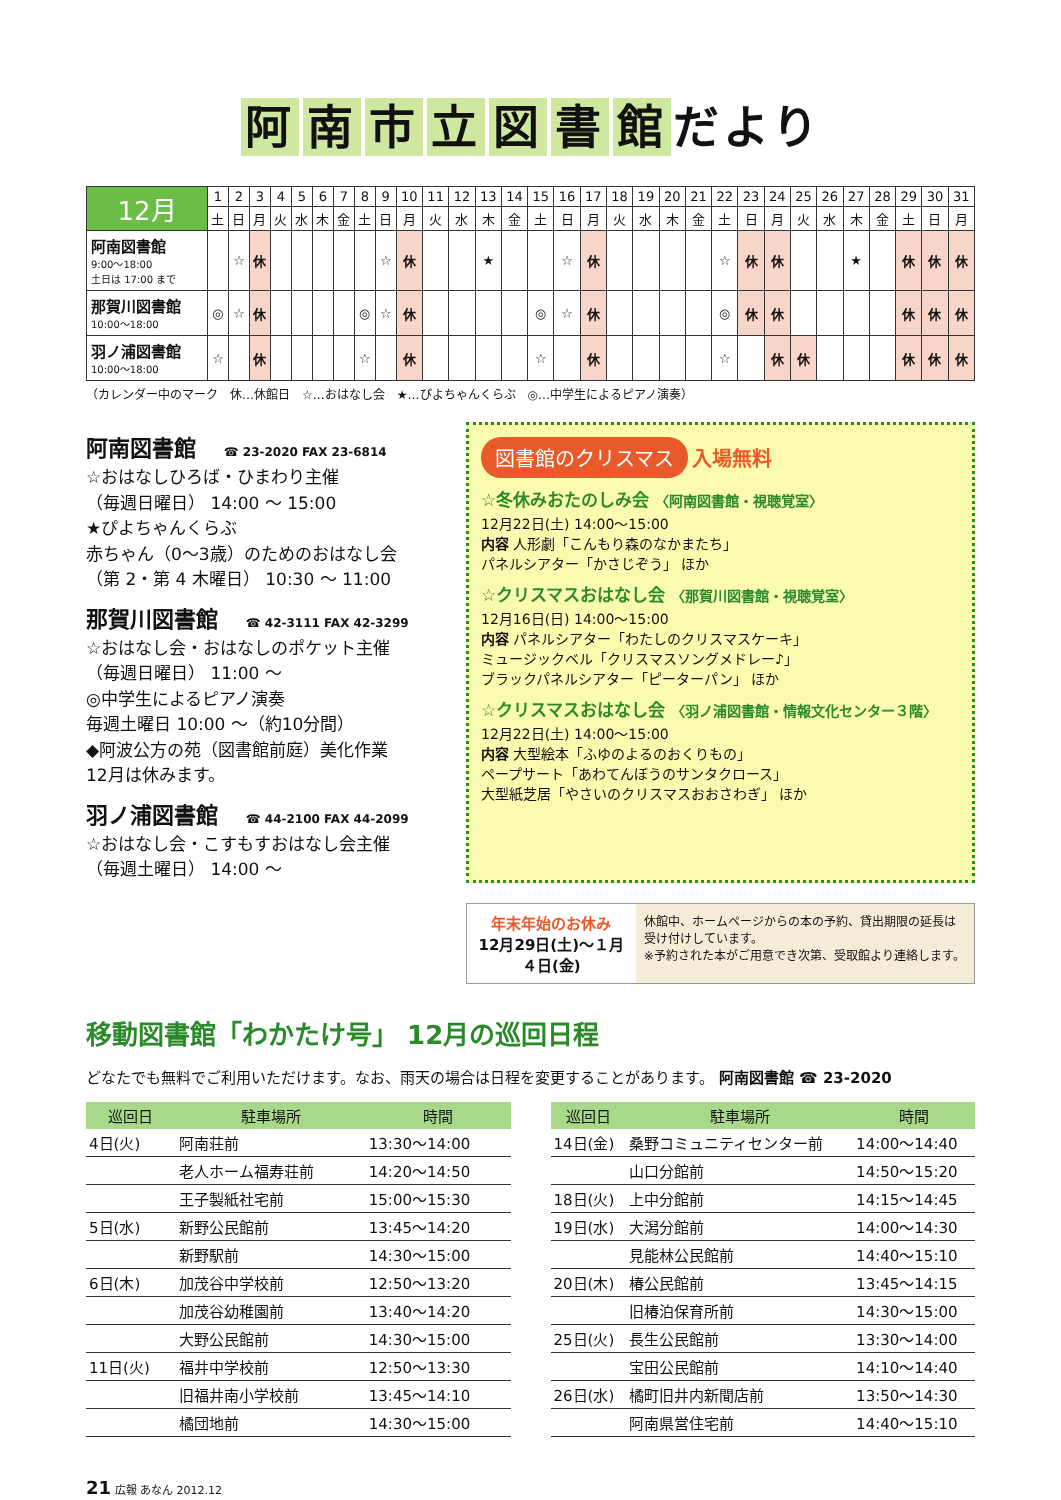阿南市立図書館 だより
| 12月 | 1 | 2 | 3 | 4 | 5 | 6 | 7 | 8 | 9 | 10 | 11 | 12 | 13 | 14 | 15 | 16 | 17 | 18 | 19 | 20 | 21 | 22 | 23 | 24 | 25 | 26 | 27 | 28 | 29 | 30 | 31 |
| | 土 | 日 | 月 | 火 | 水 | 木 | 金 | 土 | 日 | 月 | 火 | 水 | 木 | 金 | 土 | 日 | 月 | 火 | 水 | 木 | 金 | 土 | 日 | 月 | 火 | 水 | 木 | 金 | 土 | 日 | 月 |
| 阿南図書館 9:00～18:00 土日は 17:00 まで | | ☆ | 休 | | | | | | ☆ | 休 | | | ★ | | | ☆ | 休 | | | | | ☆ | 休 | 休 | | | ★ | | 休 | 休 | 休 |
| 那賀川図書館 10:00～18:00 | ◎ | ☆ | 休 | | | | | ◎ | ☆ | 休 | | | | | ◎ | ☆ | 休 | | | | | ◎ | 休 | 休 | | | | | 休 | 休 | 休 |
| 羽ノ浦図書館 10:00～18:00 | ☆ | | 休 | | | | | ☆ | | 休 | | | | | ☆ | | 休 | | | | | ☆ | | 休 | 休 | | | | 休 | 休 | 休 |
（カレンダー中のマーク　休…休館日　☆…おはなし会　★…ぴよちゃんくらぶ　◎…中学生によるピアノ演奏）
阿南図書館 ☎ 23-2020 FAX 23-6814
☆おはなしひろば・ひまわり主催
（毎週日曜日） 14:00 ～ 15:00
★ぴよちゃんくらぶ
赤ちゃん（0～3歳）のためのおはなし会
（第 2・第 4 木曜日） 10:30 ～ 11:00
那賀川図書館 ☎ 42-3111 FAX 42-3299
☆おはなし会・おはなしのポケット主催
（毎週日曜日） 11:00 ～
◎中学生によるピアノ演奏
毎週土曜日 10:00 ～（約10分間）
◆阿波公方の苑（図書館前庭）美化作業
12月は休みます。
羽ノ浦図書館 ☎ 44-2100 FAX 44-2099
☆おはなし会・こすもすおはなし会主催
（毎週土曜日） 14:00 ～
図書館のクリスマス 入場無料
☆冬休みおたのしみ会 〈阿南図書館・視聴覚室〉
12月22日(土) 14:00～15:00
内容 人形劇「こんもり森のなかまたち」
パネルシアター「かさじぞう」 ほか
☆クリスマスおはなし会 〈那賀川図書館・視聴覚室〉
12月16日(日) 14:00～15:00
内容 パネルシアター「わたしのクリスマスケーキ」
ミュージックベル「クリスマスソングメドレー♪」
ブラックパネルシアター「ピーターパン」 ほか
☆クリスマスおはなし会 〈羽ノ浦図書館・情報文化センター３階〉
12月22日(土) 14:00～15:00
内容 大型絵本「ふゆのよるのおくりもの」
ペープサート「あわてんぼうのサンタクロース」
大型紙芝居「やさいのクリスマスおおさわぎ」 ほか
年末年始のお休み
12月29日(土)～１月４日(金)
休館中、ホームページからの本の予約、貸出期限の延長は受け付けしています。
※予約された本がご用意でき次第、受取館より連絡します。
移動図書館「わかたけ号」 12月の巡回日程
どなたでも無料でご利用いただけます。なお、雨天の場合は日程を変更することがあります。 阿南図書館 ☎ 23-2020
| 巡回日 | 駐車場所 | 時間 |
| --- | --- | --- |
| 4日(火) | 阿南荘前 | 13:30～14:00 |
| | 老人ホーム福寿荘前 | 14:20～14:50 |
| | 王子製紙社宅前 | 15:00～15:30 |
| 5日(水) | 新野公民館前 | 13:45～14:20 |
| | 新野駅前 | 14:30～15:00 |
| 6日(木) | 加茂谷中学校前 | 12:50～13:20 |
| | 加茂谷幼稚園前 | 13:40～14:20 |
| | 大野公民館前 | 14:30～15:00 |
| 11日(火) | 福井中学校前 | 12:50～13:30 |
| | 旧福井南小学校前 | 13:45～14:10 |
| | 橘団地前 | 14:30～15:00 |
| 巡回日 | 駐車場所 | 時間 |
| --- | --- | --- |
| 14日(金) | 桑野コミュニティセンター前 | 14:00～14:40 |
| | 山口分館前 | 14:50～15:20 |
| 18日(火) | 上中分館前 | 14:15～14:45 |
| 19日(水) | 大潟分館前 | 14:00～14:30 |
| | 見能林公民館前 | 14:40～15:10 |
| 20日(木) | 椿公民館前 | 13:45～14:15 |
| | 旧椿泊保育所前 | 14:30～15:00 |
| 25日(火) | 長生公民館前 | 13:30～14:00 |
| | 宝田公民館前 | 14:10～14:40 |
| 26日(水) | 橘町旧井内新聞店前 | 13:50～14:30 |
| | 阿南県営住宅前 | 14:40～15:10 |
21 広報 あなん 2012.12